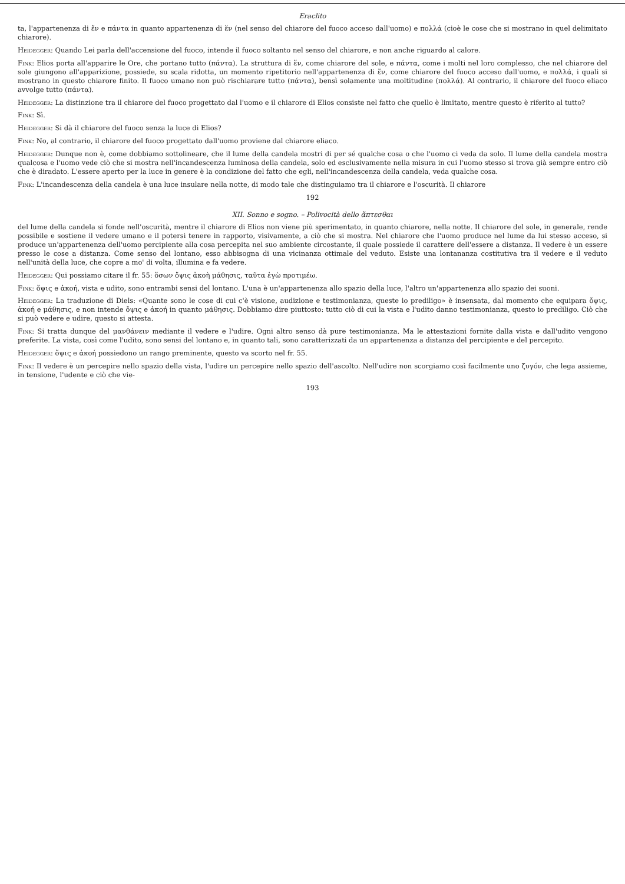Eraclito
ta, l'appartenenza di ἕν e πάντα in quanto appartenenza di ἕν (nel senso del chiarore del fuoco acceso dall'uomo) e πολλά (cioè le cose che si mostrano in quel delimitato chiarore).
Heidegger: Quando Lei parla dell'accensione del fuoco, intende il fuoco soltanto nel senso del chiarore, e non anche riguardo al calore.
Fink: Elios porta all'apparire le Ore, che portano tutto (πάντα). La struttura di ἕν, come chiarore del sole, e πάντα, come i molti nel loro complesso, che nel chiarore del sole giungono all'apparizione, possiede, su scala ridotta, un momento ripetitorio nell'appartenenza di ἕν, come chiarore del fuoco acceso dall'uomo, e πολλά, i quali si mostrano in questo chiarore finito. Il fuoco umano non può rischiarare tutto (πάντα), bensì solamente una moltitudine (πολλά). Al contrario, il chiarore del fuoco eliaco avvolge tutto (πάντα).
Heidegger: La distinzione tra il chiarore del fuoco progettato dal l'uomo e il chiarore di Elios consiste nel fatto che quello è limitato, mentre questo è riferito al tutto?
Fink: Sì.
Heidegger: Si dà il chiarore del fuoco senza la luce di Elios?
Fink: No, al contrario, il chiarore del fuoco progettato dall'uomo proviene dal chiarore eliaco.
Heidegger: Dunque non è, come dobbiamo sottolineare, che il lume della candela mostri di per sé qualche cosa o che l'uomo ci veda da solo. Il lume della candela mostra qualcosa e l'uomo vede ciò che si mostra nell'incandescenza luminosa della candela, solo ed esclusivamente nella misura in cui l'uomo stesso si trova già sempre entro ciò che è diradato. L'essere aperto per la luce in genere è la condizione del fatto che egli, nell'incandescenza della candela, veda qualche cosa.
Fink: L'incandescenza della candela è una luce insulare nella notte, di modo tale che distinguiamo tra il chiarore e l'oscurità. Il chiarore
192
XII. Sonno e sogno. – Polivocità dello ἅπτεσθαι
del lume della candela si fonde nell'oscurità, mentre il chiarore di Elios non viene più sperimentato, in quanto chiarore, nella notte. Il chiarore del sole, in generale, rende possibile e sostiene il vedere umano e il potersi tenere in rapporto, visivamente, a ciò che si mostra. Nel chiarore che l'uomo produce nel lume da lui stesso acceso, si produce un'appartenenza dell'uomo percipiente alla cosa percepita nel suo ambiente circostante, il quale possiede il carattere dell'essere a distanza. Il vedere è un essere presso le cose a distanza. Come senso del lontano, esso abbisogna di una vicinanza ottimale del veduto. Esiste una lontananza costitutiva tra il vedere e il veduto nell'unità della luce, che copre a mo' di volta, illumina e fa vedere.
Heidegger: Qui possiamo citare il fr. 55: ὅσων ὄψις ἀκοὴ μάθησις, ταῦτα ἐγὼ προτιμέω.
Fink: ὄψις e ἀκοή, vista e udito, sono entrambi sensi del lontano. L'una è un'appartenenza allo spazio della luce, l'altro un'appartenenza allo spazio dei suoni.
Heidegger: La traduzione di Diels: «Quante sono le cose di cui c'è visione, audizione e testimonianza, queste io prediligo» è insensata, dal momento che equipara ὄψις, ἀκοή e μάθησις, e non intende ὄψις e ἀκοή in quanto μάθησις. Dobbiamo dire piuttosto: tutto ciò di cui la vista e l'udito danno testimonianza, questo io prediligo. Ciò che si può vedere e udire, questo si attesta.
Fink: Si tratta dunque del μανθάνειν mediante il vedere e l'udire. Ogni altro senso dà pure testimonianza. Ma le attestazioni fornite dalla vista e dall'udito vengono preferite. La vista, così come l'udito, sono sensi del lontano e, in quanto tali, sono caratterizzati da un appartenenza a distanza del percipiente e del percepito.
Heidegger: ὄψις e ἀκοή possiedono un rango preminente, questo va scorto nel fr. 55.
Fink: Il vedere è un percepire nello spazio della vista, l'udire un percepire nello spazio dell'ascolto. Nell'udire non scorgiamo così facilmente uno ζυγόν, che lega assieme, in tensione, l'udente e ciò che vie-
193